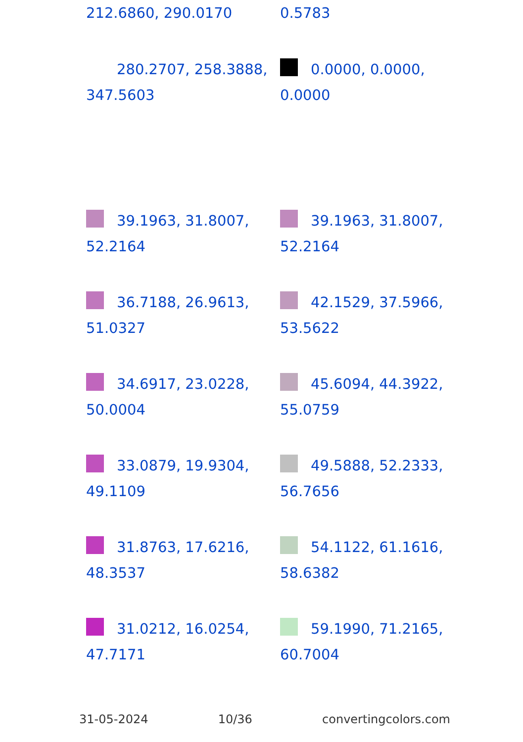212.6860, 290.0170 0.5783
280.2707, 258.3888, 347.5603
0.0000, 0.0000, 0.0000
39.1963, 31.8007, 52.2164
39.1963, 31.8007, 52.2164
36.7188, 26.9613, 51.0327
42.1529, 37.5966, 53.5622
34.6917, 23.0228, 50.0004
45.6094, 44.3922, 55.0759
33.0879, 19.9304, 49.1109
49.5888, 52.2333, 56.7656
31.8763, 17.6216, 48.3537
54.1122, 61.1616, 58.6382
31.0212, 16.0254, 47.7171
59.1990, 71.2165, 60.7004
31-05-2024 10/36 convertingcolors.com